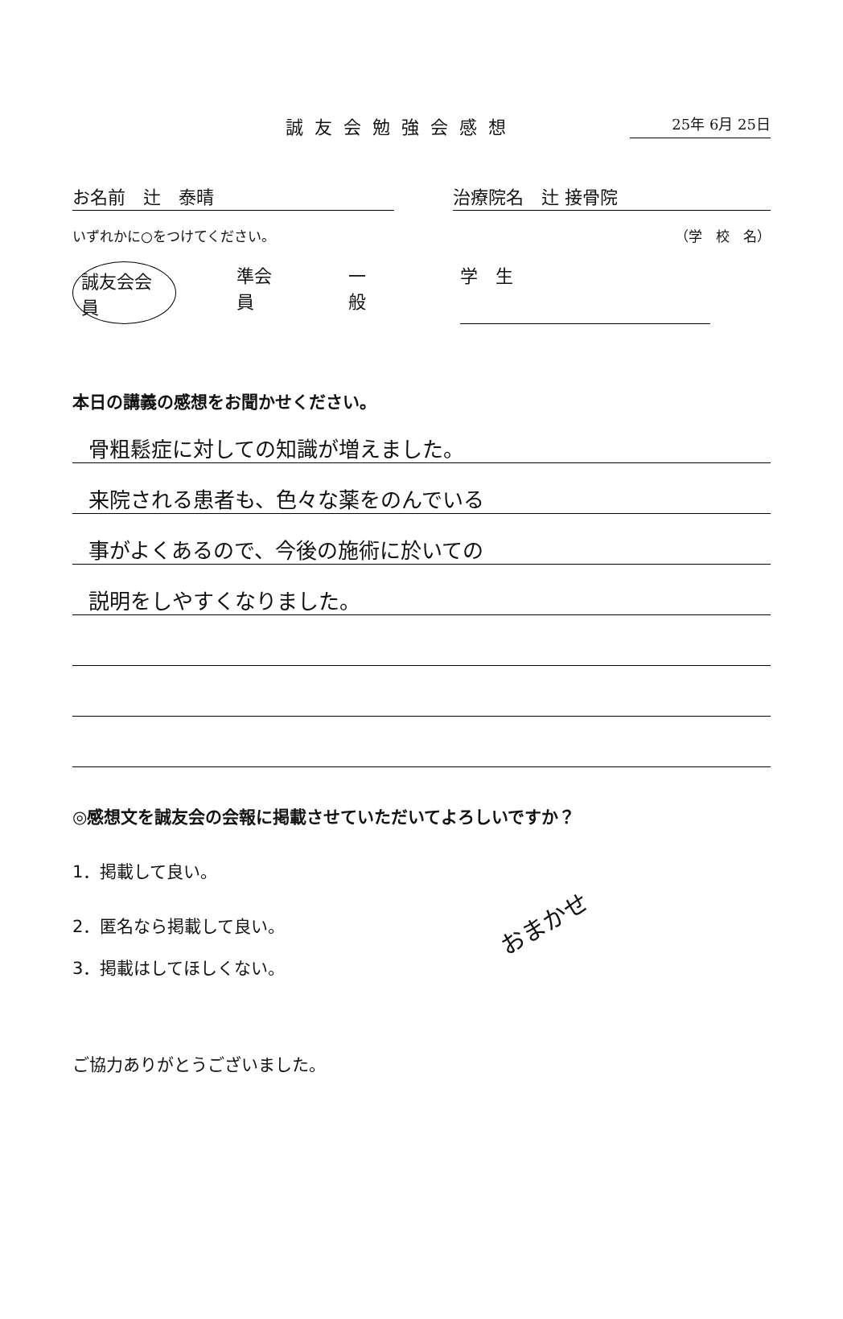誠友会勉強会感想 25年 6月 25日
お名前　辻　泰晴 治療院名　辻 接骨院
いずれかに○をつけてください。 （学　校　名）
誠友会会員 準会員 一　般 学　生
本日の講義の感想をお聞かせください。
骨粗鬆症に対しての知識が増えました。
来院される患者も、色々な薬をのんでいる
事がよくあるので、今後の施術に於いての
説明をしやすくなりました。
◎感想文を誠友会の会報に掲載させていただいてよろしいですか？
1．掲載して良い。
2．匿名なら掲載して良い。
おまかせ
3．掲載はしてほしくない。
ご協力ありがとうございました。